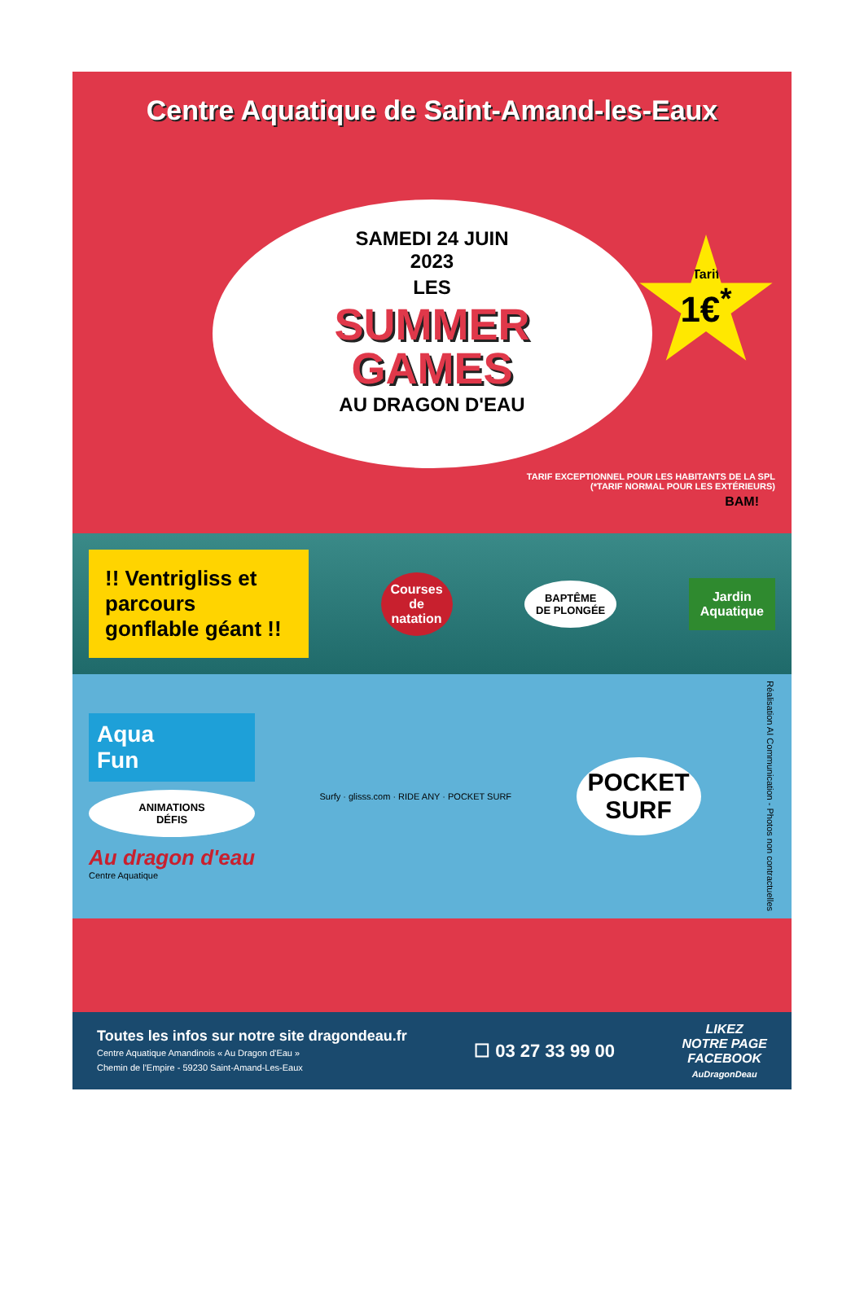Centre Aquatique de Saint-Amand-les-Eaux
Tarif
1€<sup>*</sup>
SAMEDI 24 JUIN
2023
LES
SUMMER
GAMES
AU DRAGON D'EAU
TARIF EXCEPTIONNEL POUR LES HABITANTS DE LA SPL
(*TARIF NORMAL POUR LES EXTÉRIEURS)
BAM!
!! Ventrigliss et parcours gonflable géant !!
Courses
de
natation
BAPTÊME
DE PLONGÉE
Jardin
Aquatique
Aqua
Fun
ANIMATIONS
DÉFIS
Au dragon d'eau
Centre Aquatique
Surfy · glisss.com · RIDE ANY · POCKET SURF
POCKET
SURF
Réalisation AI Communication - Photos non contractuelles
Toutes les infos sur notre site dragondeau.fr
Centre Aquatique Amandinois « Au Dragon d'Eau »
Chemin de l'Empire - 59230 Saint-Amand-Les-Eaux
☐ 03 27 33 99 00
LIKEZ
NOTRE PAGE
FACEBOOK
AuDragonDeau